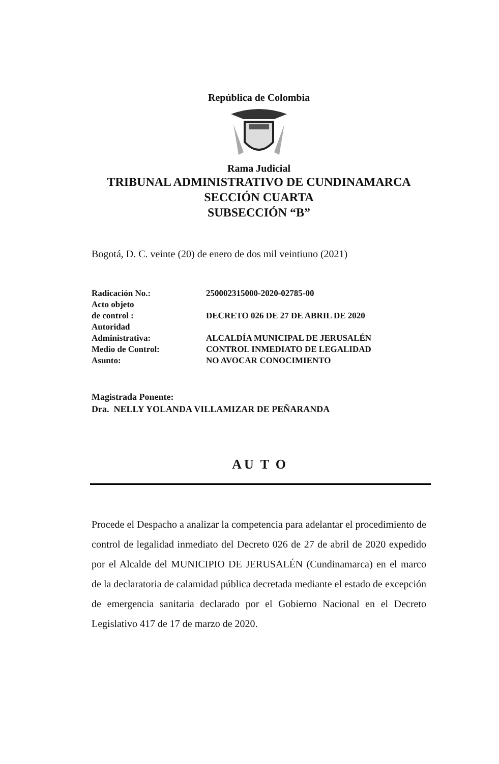República de Colombia
Rama Judicial
TRIBUNAL ADMINISTRATIVO DE CUNDINAMARCA
SECCIÓN CUARTA
SUBSECCIÓN “B”
Bogotá, D. C. veinte (20) de enero de dos mil veintiuno (2021)
| Radicación No.: | 250002315000-2020-02785-00 |
| Acto objeto de control : | DECRETO 026 DE 27 DE ABRIL DE 2020 |
| Autoridad Administrativa: | ALCALDÍA MUNICIPAL DE JERUSALÉN |
| Medio de Control: | CONTROL INMEDIATO DE LEGALIDAD |
| Asunto: | NO AVOCAR CONOCIMIENTO |
Magistrada Ponente:
Dra. NELLY YOLANDA VILLAMIZAR DE PEÑARANDA
A U T O
Procede el Despacho a analizar la competencia para adelantar el procedimiento de control de legalidad inmediato del Decreto 026 de 27 de abril de 2020 expedido por el Alcalde del MUNICIPIO DE JERUSALÉN (Cundinamarca) en el marco de la declaratoria de calamidad pública decretada mediante el estado de excepción de emergencia sanitaria declarado por el Gobierno Nacional en el Decreto Legislativo 417 de 17 de marzo de 2020.